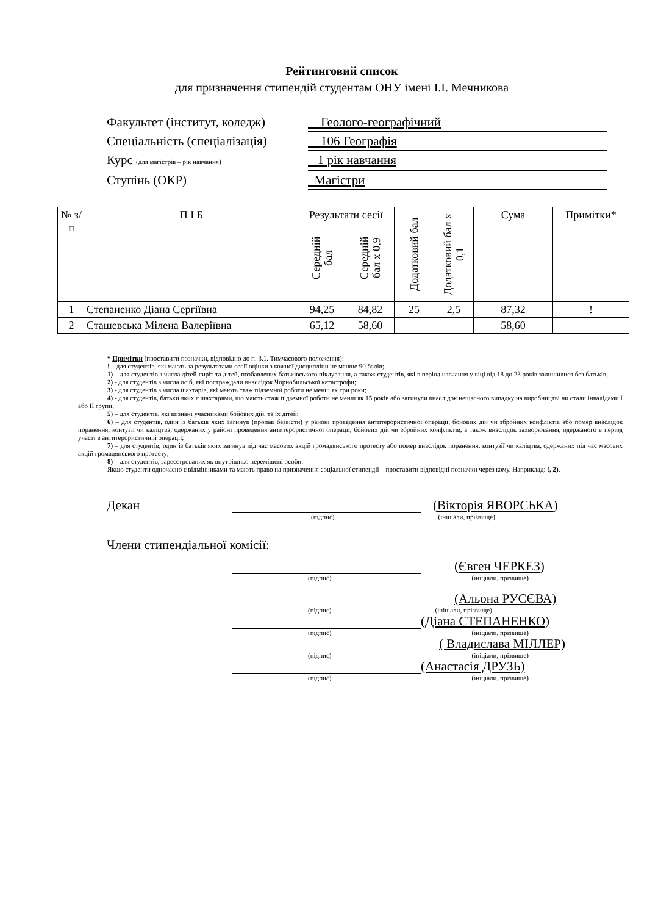Рейтинговий список
для призначення стипендій студентам ОНУ імені І.І. Мечникова
Факультет (інститут, коледж) Геолого-географічний
Спеціальність (спеціалізація) 106 Географія
Курс (для магістрів – рік навчання) 1 рік навчання
Ступінь (ОКР) Магістри
| № з/п | П І Б | Результати сесії | | Додатковий бал | Додатковий бал х 0,1 | Сума | Примітки* |
| --- | --- | --- | --- | --- | --- | --- | --- |
| | | Середній бал | Середній бал х 0,9 | | | | |
| 1 | Степаненко Діана Сергіївна | 94,25 | 84,82 | 25 | 2,5 | 87,32 | ! |
| 2 | Сташевська Мілена Валеріївна | 65,12 | 58,60 | | | 58,60 | |
* Примітки (проставити позначки, відповідно до п. 3.1. Тимчасового положення):
! – для студентів, які мають за результатами сесії оцінки з кожної дисципліни не менше 90 балів;
1) – для студентів з числа дітей-сиріт та дітей, позбавлених батьківського піклування, а також студентів, які в період навчання у віці від 18 до 23 років залишилися без батьків;
2) - для студентів з числа осіб, які постраждали внаслідок Чорнобильської катастрофи;
3) - для студентів з числа шахтарів, які мають стаж підземної роботи не менш як три роки;
4) - для студентів, батьки яких є шахтарями, що мають стаж підземної роботи не менш як 15 років або загинули внаслідок нещасного випадку на виробництві чи стали інвалідами I або II групи;
5) – для студентів, які визнані учасниками бойових дій, та їх дітей;
6) – для студентів, один із батьків яких загинув (пропав безвісти) у районі проведення антитерористичної операції, бойових дій чи збройних конфліктів або помер внаслідок поранення, контузії чи каліцтва, одержаних у районі проведення антитерористичної операції, бойових дій чи збройних конфліктів, а також внаслідок захворювання, одержаного в період участі в антитерористичній операції;
7) – для студентів, один із батьків яких загинув під час масових акцій громадянського протесту або помер внаслідок поранення, контузії чи каліцтва, одержаних під час масових акцій громадянського протесту;
8) – для студентів, зареєстрованих як внутрішньо переміщені особи.
Якщо студенти одночасно є відмінниками та мають право на призначення соціальної стипендії – проставити відповідні позначки через кому. Наприклад: !, 2).
Декан (Вікторія ЯВОРСЬКА)
(підпис) (ініціали, прізвище)
Члени стипендіальної комісії:
(Євген ЧЕРКЕЗ)
(підпис) (ініціали, прізвище)
(Альона РУСЄВА)
(підпис) (ініціали, прізвище)
(Діана СТЕПАНЕНКО)
(підпис) (ініціали, прізвище)
( Владислава МІЛЛЕР)
(підпис) (ініціали, прізвище)
(Анастасія ДРУЗЬ)
(підпис) (ініціали, прізвище)